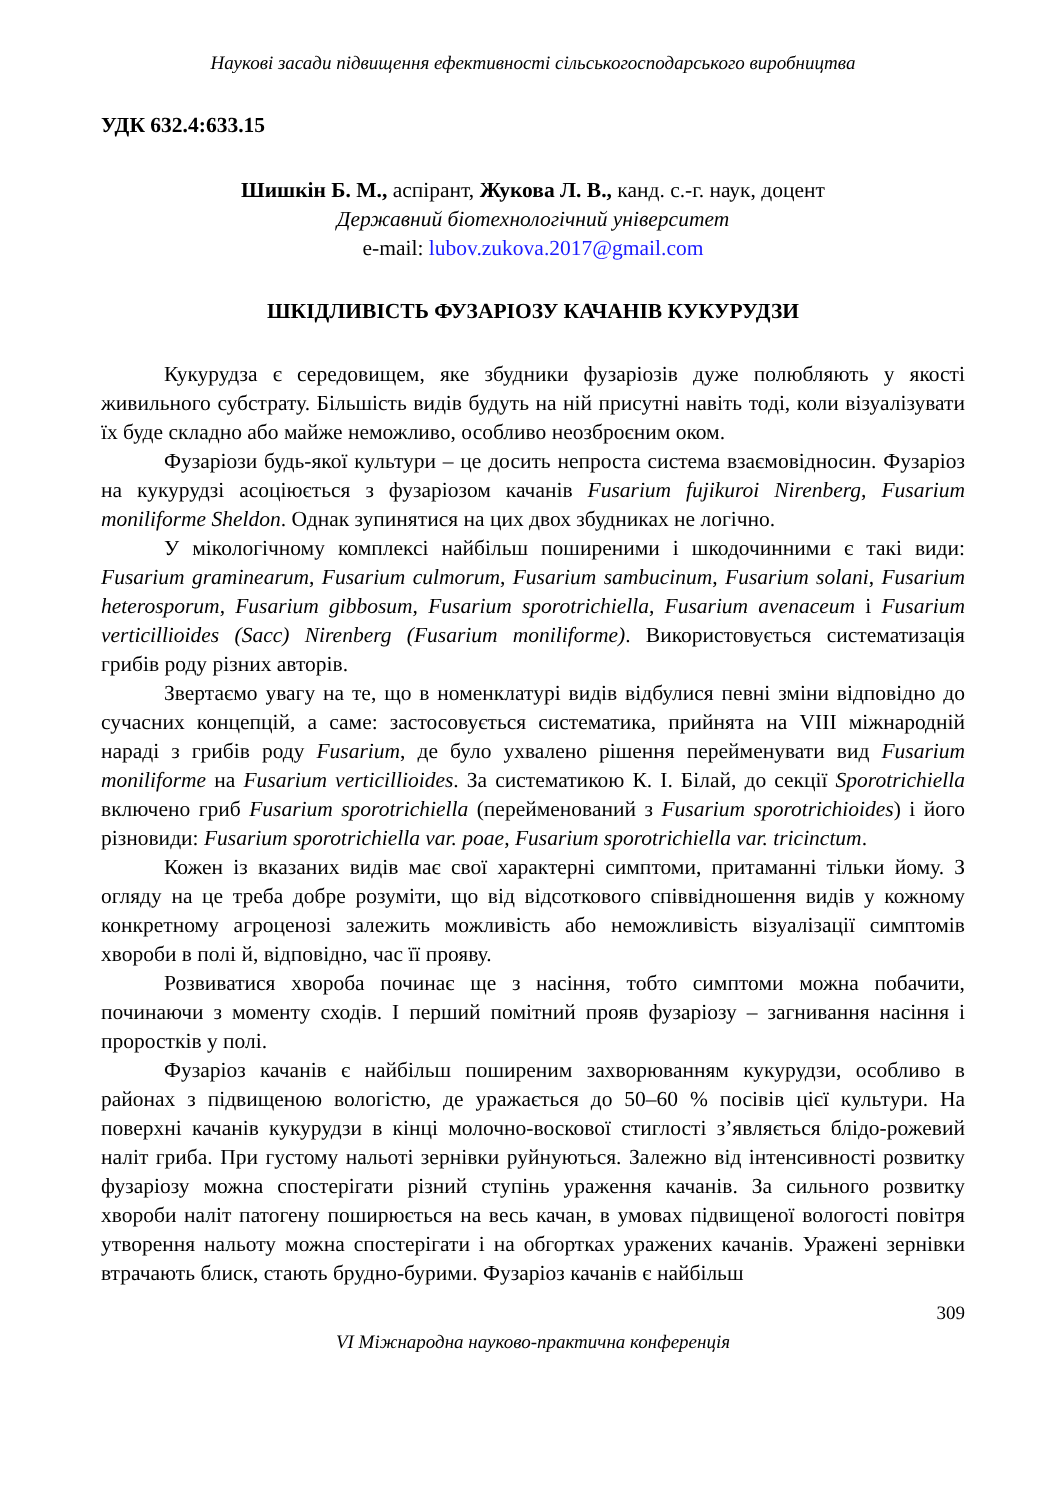Наукові засади підвищення ефективності сільськогосподарського виробництва
УДК 632.4:633.15
Шишкін Б. М., аспірант, Жукова Л. В., канд. с.-г. наук, доцент
Державний біотехнологічний університет
e-mail: lubov.zukova.2017@gmail.com
ШКІДЛИВІСТЬ ФУЗАРІОЗУ КАЧАНІВ КУКУРУДЗИ
Кукурудза є середовищем, яке збудники фузаріозів дуже полюбляють у якості живильного субстрату. Більшість видів будуть на ній присутні навіть тоді, коли візуалізувати їх буде складно або майже неможливо, особливо неозброєним оком.
Фузаріози будь-якої культури – це досить непроста система взаємовідносин. Фузаріоз на кукурудзі асоціюється з фузаріозом качанів Fusarium fujikuroi Nirenberg, Fusarium moniliforme Sheldon. Однак зупинятися на цих двох збудниках не логічно.
У мікологічному комплексі найбільш поширеними і шкодочинними є такі види: Fusarium graminearum, Fusarium culmorum, Fusarium sambucinum, Fusarium solani, Fusarium heterosporum, Fusarium gibbosum, Fusarium sporotrichiella, Fusarium avenaceum і Fusarium verticillioides (Sacc) Nirenberg (Fusarium moniliforme). Використовується систематизація грибів роду різних авторів.
Звертаємо увагу на те, що в номенклатурі видів відбулися певні зміни відповідно до сучасних концепцій, а саме: застосовується систематика, прийнята на VIII міжнародній нараді з грибів роду Fusarium, де було ухвалено рішення перейменувати вид Fusarium moniliforme на Fusarium verticillioides. За систематикою К. І. Білай, до секції Sporotrichiella включено гриб Fusarium sporotrichiella (перейменований з Fusarium sporotrichioides) і його різновиди: Fusarium sporotrichiella var. poae, Fusarium sporotrichiella var. tricinctum.
Кожен із вказаних видів має свої характерні симптоми, притаманні тільки йому. З огляду на це треба добре розуміти, що від відсоткового співвідношення видів у кожному конкретному агроценозі залежить можливість або неможливість візуалізації симптомів хвороби в полі й, відповідно, час її прояву.
Розвиватися хвороба починає ще з насіння, тобто симптоми можна побачити, починаючи з моменту сходів. І перший помітний прояв фузаріозу – загнивання насіння і проростків у полі.
Фузаріоз качанів є найбільш поширеним захворюванням кукурудзи, особливо в районах з підвищеною вологістю, де уражається до 50–60 % посівів цієї культури. На поверхні качанів кукурудзи в кінці молочно-воскової стиглості з’являється блідо-рожевий наліт гриба. При густому нальоті зернівки руйнуються. Залежно від інтенсивності розвитку фузаріозу можна спостерігати різний ступінь ураження качанів. За сильного розвитку хвороби наліт патогену поширюється на весь качан, в умовах підвищеної вологості повітря утворення нальоту можна спостерігати і на обгортках уражених качанів. Уражені зернівки втрачають блиск, стають брудно-бурими. Фузаріоз качанів є найбільш
309
VI Міжнародна науково-практична конференція